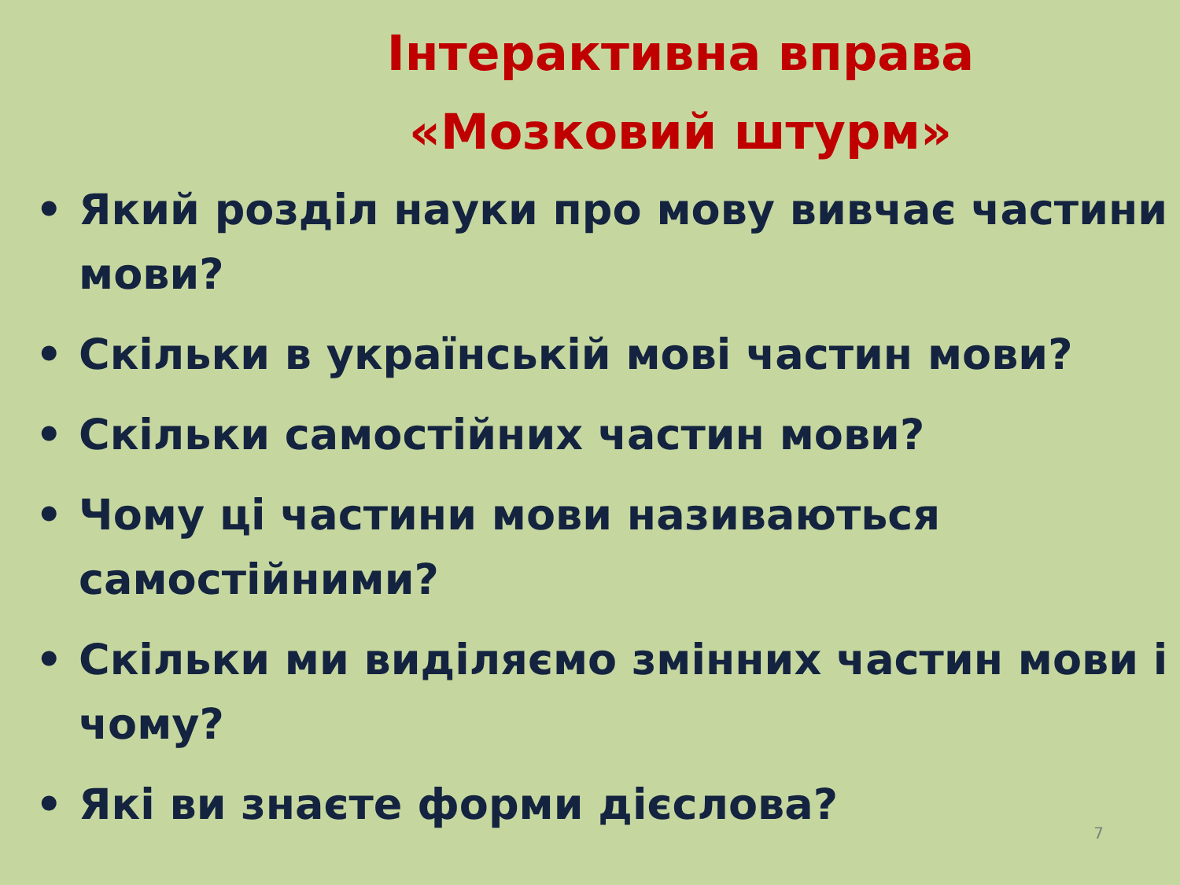Інтерактивна вправа
«Мозковий штурм»
• Який розділ науки про мову вивчає частини мови?
• Скільки в українській мові частин мови?
• Скільки самостійних частин мови?
• Чому ці частини мови називаються самостійними?
• Скільки ми виділяємо змінних частин мови і чому?
• Які ви знаєте форми дієслова?
7